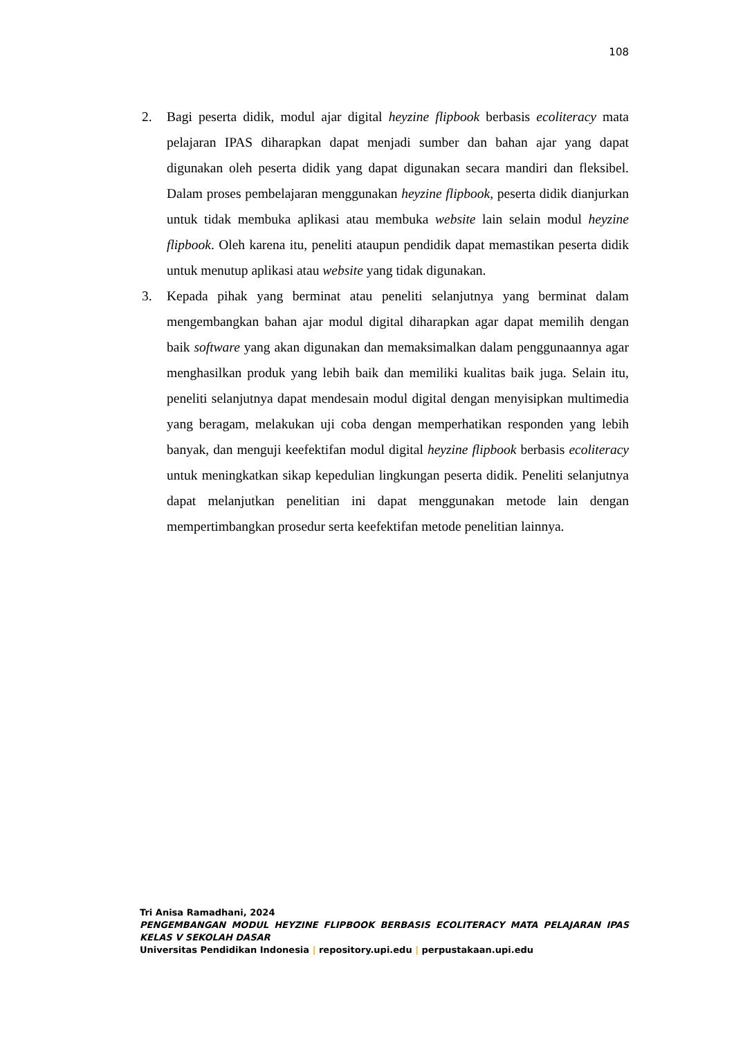108
2. Bagi peserta didik, modul ajar digital heyzine flipbook berbasis ecoliteracy mata pelajaran IPAS diharapkan dapat menjadi sumber dan bahan ajar yang dapat digunakan oleh peserta didik yang dapat digunakan secara mandiri dan fleksibel. Dalam proses pembelajaran menggunakan heyzine flipbook, peserta didik dianjurkan untuk tidak membuka aplikasi atau membuka website lain selain modul heyzine flipbook. Oleh karena itu, peneliti ataupun pendidik dapat memastikan peserta didik untuk menutup aplikasi atau website yang tidak digunakan.
3. Kepada pihak yang berminat atau peneliti selanjutnya yang berminat dalam mengembangkan bahan ajar modul digital diharapkan agar dapat memilih dengan baik software yang akan digunakan dan memaksimalkan dalam penggunaannya agar menghasilkan produk yang lebih baik dan memiliki kualitas baik juga. Selain itu, peneliti selanjutnya dapat mendesain modul digital dengan menyisipkan multimedia yang beragam, melakukan uji coba dengan memperhatikan responden yang lebih banyak, dan menguji keefektifan modul digital heyzine flipbook berbasis ecoliteracy untuk meningkatkan sikap kepedulian lingkungan peserta didik. Peneliti selanjutnya dapat melanjutkan penelitian ini dapat menggunakan metode lain dengan mempertimbangkan prosedur serta keefektifan metode penelitian lainnya.
Tri Anisa Ramadhani, 2024
PENGEMBANGAN MODUL HEYZINE FLIPBOOK BERBASIS ECOLITERACY MATA PELAJARAN IPAS KELAS V SEKOLAH DASAR
Universitas Pendidikan Indonesia | repository.upi.edu | perpustakaan.upi.edu